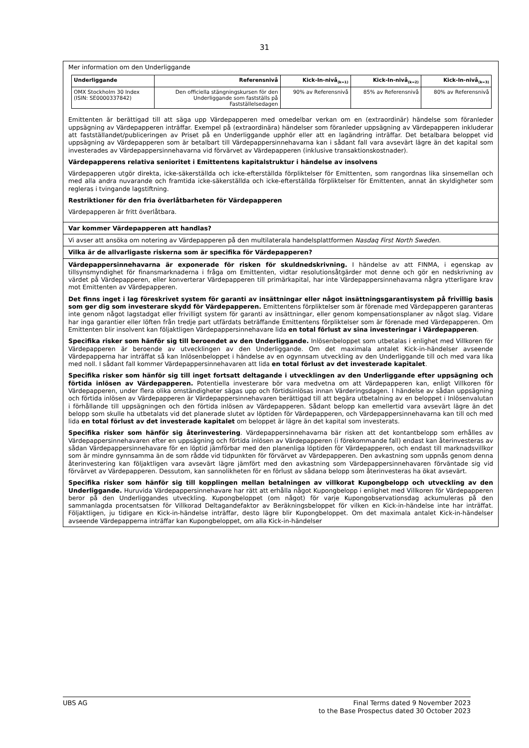31
Mer information om den Underliggande
| Underliggande | Referensnivå | Kick-In-nivå<sub>(k=1)</sub> | Kick-In-nivå<sub>(k=2)</sub> | Kick-In-nivå<sub>(k=3)</sub> |
| --- | --- | --- | --- | --- |
| OMX Stockholm 30 Index (ISIN: SE0000337842) | Den officiella stängningskursen för den Underliggande som fastställs på Fastställelsedagen | 90% av Referensnivå | 85% av Referensnivå | 80% av Referensnivå |
Emittenten är berättigad till att säga upp Värdepapperen med omedelbar verkan om en (extraordinär) händelse som föranleder uppsägning av Värdepapperen inträffar. Exempel på (extraordinära) händelser som föranleder uppsägning av Värdepapperen inkluderar att fastställandet/publiceringen av Priset på en Underliggande upphör eller att en lagändring inträffar. Det betalbara beloppet vid uppsägning av Värdepapperen som är betalbart till Värdepappersinnehavarna kan i sådant fall vara avsevärt lägre än det kapital som investerades av Värdepappersinnehavarna vid förvärvet av Värdepapperen (inklusive transaktionskostnader).
Värdepapperens relativa senioritet i Emittentens kapitalstruktur i händelse av insolvens
Värdepapperen utgör direkta, icke-säkerställda och icke-efterställda förpliktelser för Emittenten, som rangordnas lika sinsemellan och med alla andra nuvarande och framtida icke-säkerställda och icke-efterställda förpliktelser för Emittenten, annat än skyldigheter som regleras i tvingande lagstiftning.
Restriktioner för den fria överlåtbarheten för Värdepapperen
Värdepapperen är fritt överlåtbara.
Var kommer Värdepapperen att handlas?
Vi avser att ansöka om notering av Värdepapperen på den multilaterala handelsplattformen Nasdaq First North Sweden.
Vilka är de allvarligaste riskerna som är specifika för Värdepapperen?
Värdepappersinnehavarna är exponerade för risken för skuldnedskrivning. I händelse av att FINMA, i egenskap av tillsynsmyndighet för finansmarknaderna i fråga om Emittenten, vidtar resolutionsåtgärder mot denne och gör en nedskrivning av värdet på Värdepapperen, eller konverterar Värdepapperen till primärkapital, har inte Värdepappersinnehavarna några ytterligare krav mot Emittenten av Värdepapperen.
Det finns inget i lag föreskrivet system för garanti av insättningar eller något insättningsgarantisystem på frivillig basis som ger dig som investerare skydd för Värdepapperen. Emittentens förpliktelser som är förenade med Värdepapperen garanteras inte genom något lagstadgat eller frivilligt system för garanti av insättningar, eller genom kompensationsplaner av något slag. Vidare har inga garantier eller löften från tredje part utfärdats beträffande Emittentens förpliktelser som är förenade med Värdepapperen. Om Emittenten blir insolvent kan följaktligen Värdepappersinnehavare lida en total förlust av sina investeringar i Värdepapperen.
Specifika risker som hänför sig till beroendet av den Underliggande. Inlösenbeloppet som utbetalas i enlighet med Villkoren för Värdepapperen är beroende av utvecklingen av den Underliggande. Om det maximala antalet Kick-in-händelser avseende Värdepapperna har inträffat så kan Inlösenbeloppet i händelse av en ogynnsam utveckling av den Underliggande till och med vara lika med noll. I sådant fall kommer Värdepappersinnehavaren att lida en total förlust av det investerade kapitalet.
Specifika risker som hänför sig till inget fortsatt deltagande i utvecklingen av den Underliggande efter uppsägning och förtida inlösen av Värdepapperen. Potentiella investerare bör vara medvetna om att Värdepapperen kan, enligt Villkoren för Värdepapperen, under flera olika omständigheter sägas upp och förtidsinlösas innan Värderingsdagen. I händelse av sådan uppsägning och förtida inlösen av Värdepapperen är Värdepappersinnehavaren berättigad till att begära utbetalning av en beloppet i Inlösenvalutan i förhållande till uppsägningen och den förtida inlösen av Värdepapperen. Sådant belopp kan emellertid vara avsevärt lägre än det belopp som skulle ha utbetalats vid det planerade slutet av löptiden för Värdepapperen, och Värdepappersinnehavarna kan till och med lida en total förlust av det investerade kapitalet om beloppet är lägre än det kapital som investerats.
Specifika risker som hänför sig återinvestering. Värdepappersinnehavarna bär risken att det kontantbelopp som erhålles av Värdepappersinnehavaren efter en uppsägning och förtida inlösen av Värdepapperen (i förekommande fall) endast kan återinvesteras av sådan Värdepappersinnehavare för en löptid jämförbar med den planenliga löptiden för Värdepapperen, och endast till marknadsvillkor som är mindre gynnsamma än de som rådde vid tidpunkten för förvärvet av Värdepapperen. Den avkastning som uppnås genom denna återinvestering kan följaktligen vara avsevärt lägre jämfört med den avkastning som Värdepappersinnehavaren förväntade sig vid förvärvet av Värdepapperen. Dessutom, kan sannolikheten för en förlust av sådana belopp som återinvesteras ha ökat avsevärt.
Specifika risker som hänför sig till kopplingen mellan betalningen av villkorat Kupongbelopp och utveckling av den Underliggande. Huruvida Värdepappersinnehavare har rätt att erhålla något Kupongbelopp i enlighet med Villkoren för Värdepapperen beror på den Underliggandes utveckling. Kupongbeloppet (om något) för varje Kupongobservationsdag ackumuleras på den sammanlagda procentsatsen för Villkorad Deltagandefaktor av Beräkningsbeloppet för vilken en Kick-in-händelse inte har inträffat. Följaktligen, ju tidigare en Kick-in-händelse inträffar, desto lägre blir Kupongbeloppet. Om det maximala antalet Kick-in-händelser avseende Värdepapperna inträffar kan Kupongbeloppet, om alla Kick-in-händelser
UBS AG Final Terms dated 9 November 2023
to the Base Prospectus dated 30 October 2023